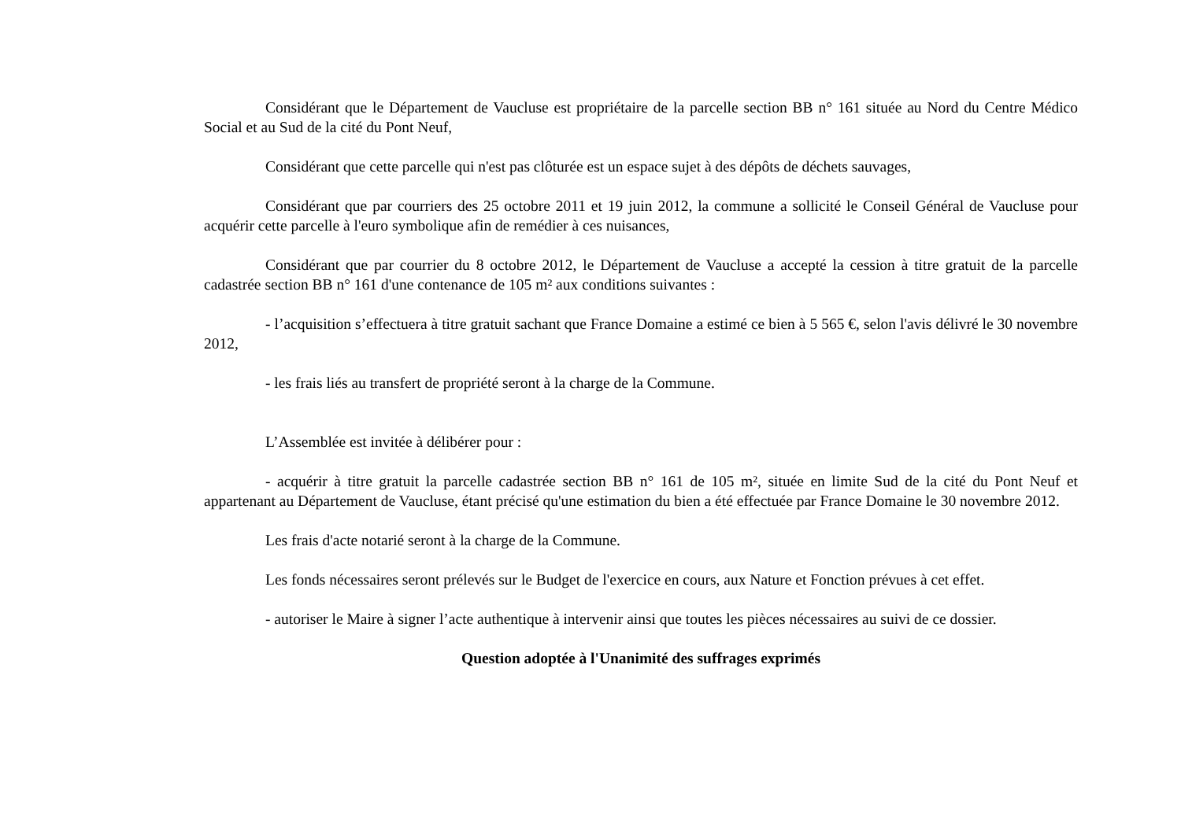Considérant que le Département de Vaucluse est propriétaire de la parcelle section BB n° 161 située au Nord du Centre Médico Social et au Sud de la cité du Pont Neuf,
Considérant que cette parcelle qui n'est pas clôturée est un espace sujet à des dépôts de déchets sauvages,
Considérant que par courriers des 25 octobre 2011 et 19 juin 2012, la commune a sollicité le Conseil Général de Vaucluse pour acquérir cette parcelle à l'euro symbolique afin de remédier à ces nuisances,
Considérant que par courrier du 8 octobre 2012, le Département de Vaucluse a accepté la cession à titre gratuit de la parcelle cadastrée section BB n° 161 d'une contenance de 105 m² aux conditions suivantes :
- l’acquisition s’effectuera à titre gratuit sachant que France Domaine a estimé ce bien à 5 565 €, selon l'avis délivré le 30 novembre 2012,
- les frais liés au transfert de propriété seront à la charge de la Commune.
L’Assemblée est invitée à délibérer pour :
- acquérir à titre gratuit la parcelle cadastrée section BB n° 161 de 105 m², située en limite Sud de la cité du Pont Neuf et appartenant au Département de Vaucluse, étant précisé qu'une estimation du bien a été effectuée par France Domaine le 30 novembre 2012.
Les frais d'acte notarié seront à la charge de la Commune.
Les fonds nécessaires seront prélevés sur le Budget de l'exercice en cours, aux Nature et Fonction prévues à cet effet.
- autoriser le Maire à signer l’acte authentique à intervenir ainsi que toutes les pièces nécessaires au suivi de ce dossier.
Question adoptée à l'Unanimité des suffrages exprimés